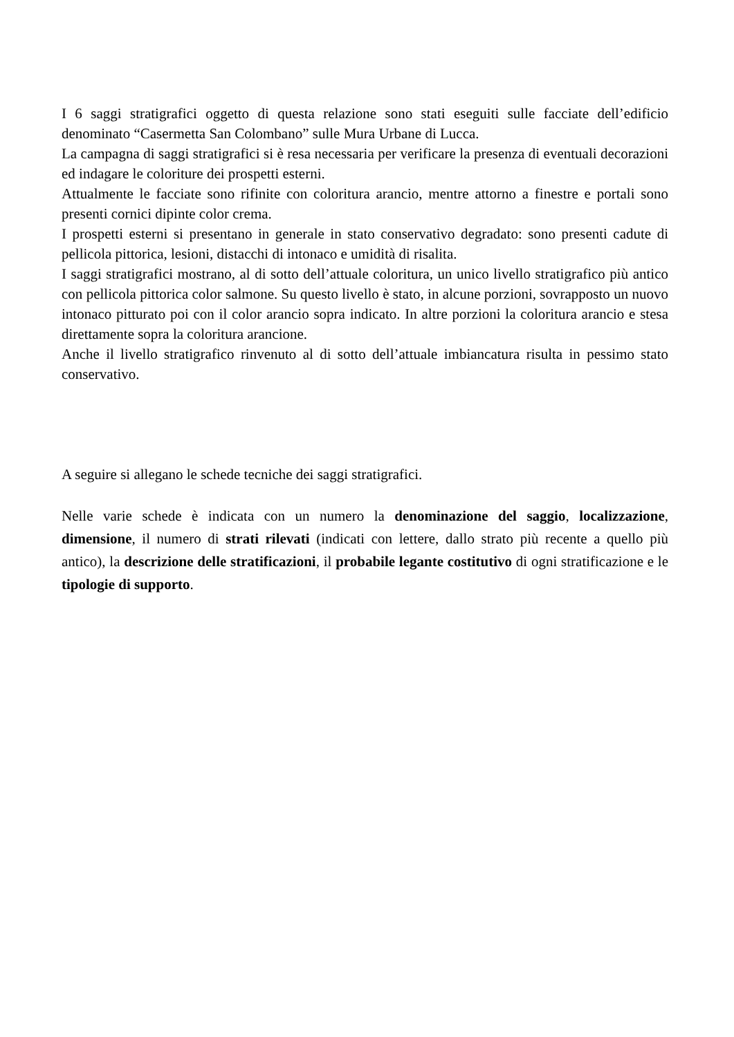I 6 saggi stratigrafici oggetto di questa relazione sono stati eseguiti sulle facciate dell’edificio denominato “Casermetta San Colombano” sulle Mura Urbane di Lucca.
La campagna di saggi stratigrafici si è resa necessaria per verificare la presenza di eventuali decorazioni ed indagare le coloriture dei prospetti esterni.
Attualmente le facciate sono rifinite con coloritura arancio, mentre attorno a finestre e portali sono presenti cornici dipinte color crema.
I prospetti esterni si presentano in generale in stato conservativo degradato: sono presenti cadute di pellicola pittorica, lesioni, distacchi di intonaco e umidità di risalita.
I saggi stratigrafici mostrano, al di sotto dell’attuale coloritura, un unico livello stratigrafico più antico con pellicola pittorica color salmone. Su questo livello è stato, in alcune porzioni, sovrapposto un nuovo intonaco pitturato poi con il color arancio sopra indicato. In altre porzioni la coloritura arancio e stesa direttamente sopra la coloritura arancione.
Anche il livello stratigrafico rinvenuto al di sotto dell’attuale imbiancatura risulta in pessimo stato conservativo.
A seguire si allegano le schede tecniche dei saggi stratigrafici.
Nelle varie schede è indicata con un numero la denominazione del saggio, localizzazione, dimensione, il numero di strati rilevati (indicati con lettere, dallo strato più recente a quello più antico), la descrizione delle stratificazioni, il probabile legante costitutivo di ogni stratificazione e le tipologie di supporto.